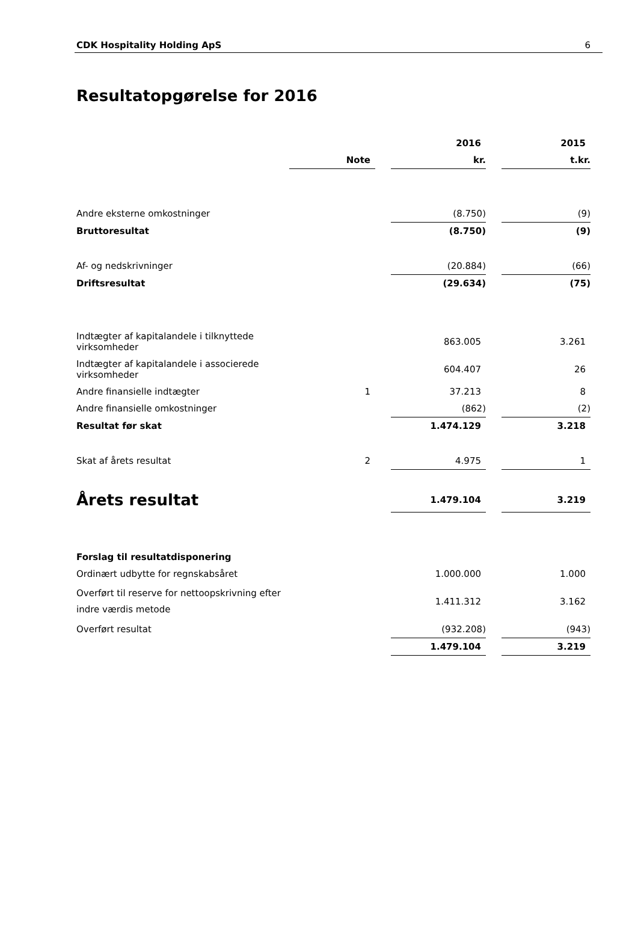CDK Hospitality Holding ApS 6
Resultatopgørelse for 2016
| | | | 2016 | | 2015 |
| | Note | | kr. | | t.kr. |
| Andre eksterne omkostninger | | | (8.750) | | (9) |
| Bruttoresultat | | | (8.750) | | (9) |
| Af- og nedskrivninger | | | (20.884) | | (66) |
| Driftsresultat | | | (29.634) | | (75) |
| Indtægter af kapitalandele i tilknyttede virksomheder | | | 863.005 | | 3.261 |
| Indtægter af kapitalandele i associerede virksomheder | | | 604.407 | | 26 |
| Andre finansielle indtægter | 1 | | 37.213 | | 8 |
| Andre finansielle omkostninger | | | (862) | | (2) |
| Resultat før skat | | | 1.474.129 | | 3.218 |
| Skat af årets resultat | 2 | | 4.975 | | 1 |
| Årets resultat | | | 1.479.104 | | 3.219 |
| Forslag til resultatdisponering | | | | | |
| Ordinært udbytte for regnskabsåret | | | 1.000.000 | | 1.000 |
| Overført til reserve for nettoopskrivning efter indre værdis metode | | | 1.411.312 | | 3.162 |
| Overført resultat | | | (932.208) | | (943) |
| | | | 1.479.104 | | 3.219 |